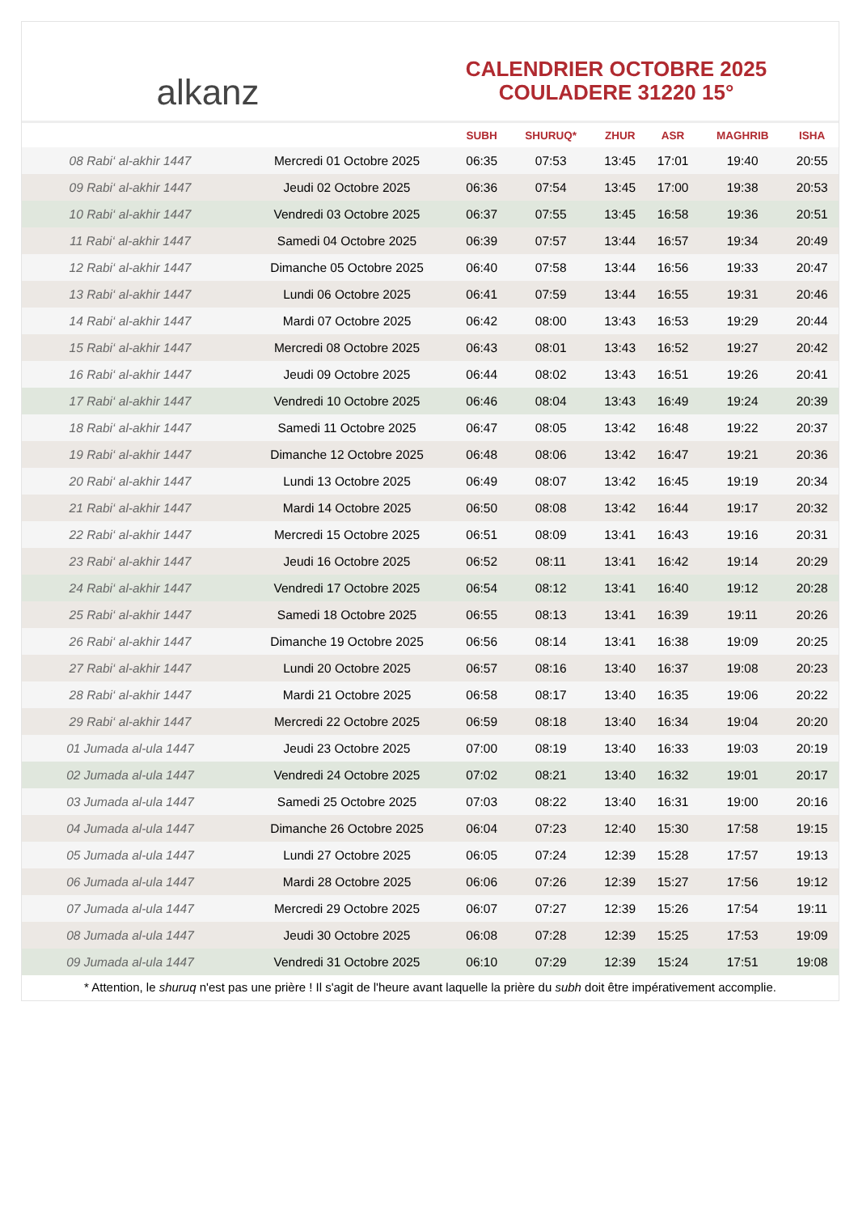alkanz
CALENDRIER OCTOBRE 2025
COULADERE 31220 15°
| | | SUBH | SHURUQ* | ZHUR | ASR | MAGHRIB | ISHA |
| --- | --- | --- | --- | --- | --- | --- | --- |
| 08 Rabi‘ al-akhir 1447 | Mercredi 01 Octobre 2025 | 06:35 | 07:53 | 13:45 | 17:01 | 19:40 | 20:55 |
| 09 Rabi‘ al-akhir 1447 | Jeudi 02 Octobre 2025 | 06:36 | 07:54 | 13:45 | 17:00 | 19:38 | 20:53 |
| 10 Rabi‘ al-akhir 1447 | Vendredi 03 Octobre 2025 | 06:37 | 07:55 | 13:45 | 16:58 | 19:36 | 20:51 |
| 11 Rabi‘ al-akhir 1447 | Samedi 04 Octobre 2025 | 06:39 | 07:57 | 13:44 | 16:57 | 19:34 | 20:49 |
| 12 Rabi‘ al-akhir 1447 | Dimanche 05 Octobre 2025 | 06:40 | 07:58 | 13:44 | 16:56 | 19:33 | 20:47 |
| 13 Rabi‘ al-akhir 1447 | Lundi 06 Octobre 2025 | 06:41 | 07:59 | 13:44 | 16:55 | 19:31 | 20:46 |
| 14 Rabi‘ al-akhir 1447 | Mardi 07 Octobre 2025 | 06:42 | 08:00 | 13:43 | 16:53 | 19:29 | 20:44 |
| 15 Rabi‘ al-akhir 1447 | Mercredi 08 Octobre 2025 | 06:43 | 08:01 | 13:43 | 16:52 | 19:27 | 20:42 |
| 16 Rabi‘ al-akhir 1447 | Jeudi 09 Octobre 2025 | 06:44 | 08:02 | 13:43 | 16:51 | 19:26 | 20:41 |
| 17 Rabi‘ al-akhir 1447 | Vendredi 10 Octobre 2025 | 06:46 | 08:04 | 13:43 | 16:49 | 19:24 | 20:39 |
| 18 Rabi‘ al-akhir 1447 | Samedi 11 Octobre 2025 | 06:47 | 08:05 | 13:42 | 16:48 | 19:22 | 20:37 |
| 19 Rabi‘ al-akhir 1447 | Dimanche 12 Octobre 2025 | 06:48 | 08:06 | 13:42 | 16:47 | 19:21 | 20:36 |
| 20 Rabi‘ al-akhir 1447 | Lundi 13 Octobre 2025 | 06:49 | 08:07 | 13:42 | 16:45 | 19:19 | 20:34 |
| 21 Rabi‘ al-akhir 1447 | Mardi 14 Octobre 2025 | 06:50 | 08:08 | 13:42 | 16:44 | 19:17 | 20:32 |
| 22 Rabi‘ al-akhir 1447 | Mercredi 15 Octobre 2025 | 06:51 | 08:09 | 13:41 | 16:43 | 19:16 | 20:31 |
| 23 Rabi‘ al-akhir 1447 | Jeudi 16 Octobre 2025 | 06:52 | 08:11 | 13:41 | 16:42 | 19:14 | 20:29 |
| 24 Rabi‘ al-akhir 1447 | Vendredi 17 Octobre 2025 | 06:54 | 08:12 | 13:41 | 16:40 | 19:12 | 20:28 |
| 25 Rabi‘ al-akhir 1447 | Samedi 18 Octobre 2025 | 06:55 | 08:13 | 13:41 | 16:39 | 19:11 | 20:26 |
| 26 Rabi‘ al-akhir 1447 | Dimanche 19 Octobre 2025 | 06:56 | 08:14 | 13:41 | 16:38 | 19:09 | 20:25 |
| 27 Rabi‘ al-akhir 1447 | Lundi 20 Octobre 2025 | 06:57 | 08:16 | 13:40 | 16:37 | 19:08 | 20:23 |
| 28 Rabi‘ al-akhir 1447 | Mardi 21 Octobre 2025 | 06:58 | 08:17 | 13:40 | 16:35 | 19:06 | 20:22 |
| 29 Rabi‘ al-akhir 1447 | Mercredi 22 Octobre 2025 | 06:59 | 08:18 | 13:40 | 16:34 | 19:04 | 20:20 |
| 01 Jumada al-ula 1447 | Jeudi 23 Octobre 2025 | 07:00 | 08:19 | 13:40 | 16:33 | 19:03 | 20:19 |
| 02 Jumada al-ula 1447 | Vendredi 24 Octobre 2025 | 07:02 | 08:21 | 13:40 | 16:32 | 19:01 | 20:17 |
| 03 Jumada al-ula 1447 | Samedi 25 Octobre 2025 | 07:03 | 08:22 | 13:40 | 16:31 | 19:00 | 20:16 |
| 04 Jumada al-ula 1447 | Dimanche 26 Octobre 2025 | 06:04 | 07:23 | 12:40 | 15:30 | 17:58 | 19:15 |
| 05 Jumada al-ula 1447 | Lundi 27 Octobre 2025 | 06:05 | 07:24 | 12:39 | 15:28 | 17:57 | 19:13 |
| 06 Jumada al-ula 1447 | Mardi 28 Octobre 2025 | 06:06 | 07:26 | 12:39 | 15:27 | 17:56 | 19:12 |
| 07 Jumada al-ula 1447 | Mercredi 29 Octobre 2025 | 06:07 | 07:27 | 12:39 | 15:26 | 17:54 | 19:11 |
| 08 Jumada al-ula 1447 | Jeudi 30 Octobre 2025 | 06:08 | 07:28 | 12:39 | 15:25 | 17:53 | 19:09 |
| 09 Jumada al-ula 1447 | Vendredi 31 Octobre 2025 | 06:10 | 07:29 | 12:39 | 15:24 | 17:51 | 19:08 |
* Attention, le shuruq n'est pas une prière ! Il s'agit de l'heure avant laquelle la prière du subh doit être impérativement accomplie.